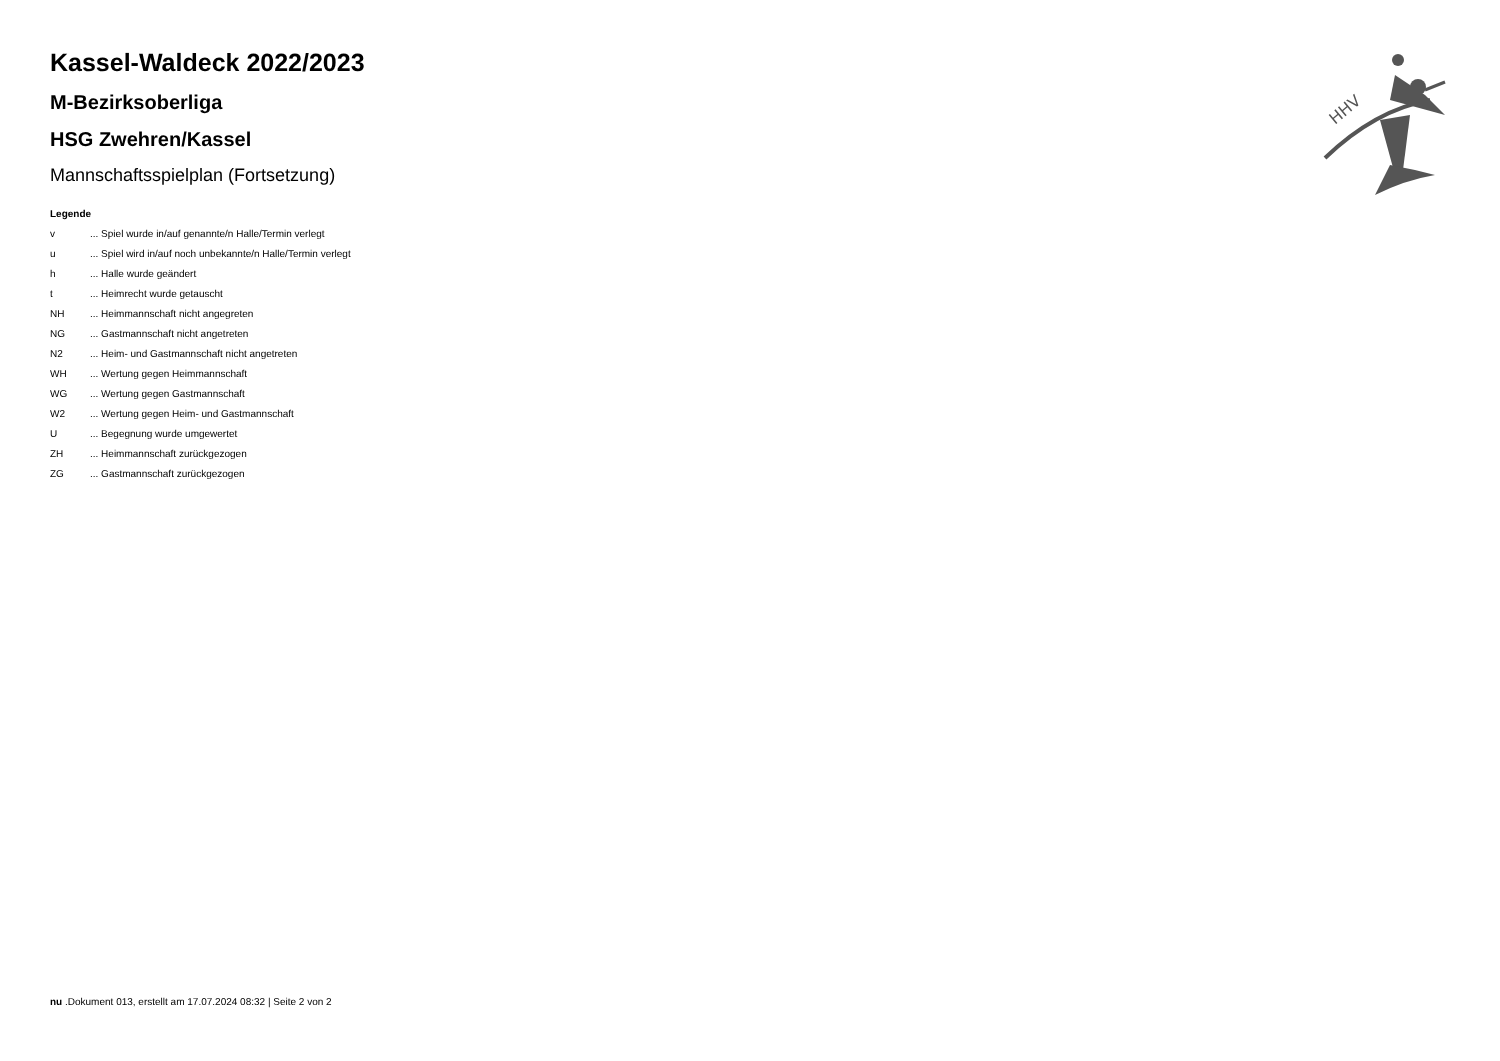Kassel-Waldeck 2022/2023
M-Bezirksoberliga
HSG Zwehren/Kassel
Mannschaftsspielplan (Fortsetzung)
Legende
| v | ... Spiel wurde in/auf genannte/n Halle/Termin verlegt |
| u | ... Spiel wird in/auf noch unbekannte/n Halle/Termin verlegt |
| h | ... Halle wurde geändert |
| t | ... Heimrecht wurde getauscht |
| NH | ... Heimmannschaft nicht angegreten |
| NG | ... Gastmannschaft nicht angetreten |
| N2 | ... Heim- und Gastmannschaft nicht angetreten |
| WH | ... Wertung gegen Heimmannschaft |
| WG | ... Wertung gegen Gastmannschaft |
| W2 | ... Wertung gegen Heim- und Gastmannschaft |
| U | ... Begegnung wurde umgewertet |
| ZH | ... Heimmannschaft zurückgezogen |
| ZG | ... Gastmannschaft zurückgezogen |
HHV
nu .Dokument 013, erstellt am 17.07.2024 08:32 | Seite 2 von 2